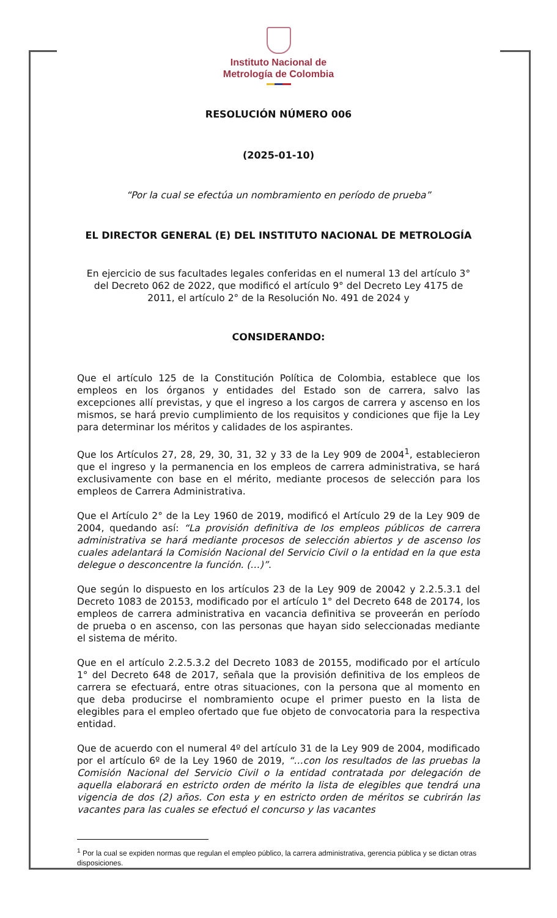Instituto Nacional de
Metrología de Colombia
RESOLUCIÓN NÚMERO 006
(2025-01-10)
“Por la cual se efectúa un nombramiento en período de prueba”
EL DIRECTOR GENERAL (E) DEL INSTITUTO NACIONAL DE METROLOGÍA
En ejercicio de sus facultades legales conferidas en el numeral 13 del artículo 3° del Decreto 062 de 2022, que modificó el artículo 9° del Decreto Ley 4175 de 2011, el artículo 2° de la Resolución No. 491 de 2024 y
CONSIDERANDO:
Que el artículo 125 de la Constitución Política de Colombia, establece que los empleos en los órganos y entidades del Estado son de carrera, salvo las excepciones allí previstas, y que el ingreso a los cargos de carrera y ascenso en los mismos, se hará previo cumplimiento de los requisitos y condiciones que fije la Ley para determinar los méritos y calidades de los aspirantes.
Que los Artículos 27, 28, 29, 30, 31, 32 y 33 de la Ley 909 de 2004<sup>1</sup>, establecieron que el ingreso y la permanencia en los empleos de carrera administrativa, se hará exclusivamente con base en el mérito, mediante procesos de selección para los empleos de Carrera Administrativa.
Que el Artículo 2° de la Ley 1960 de 2019, modificó el Artículo 29 de la Ley 909 de 2004, quedando así: “La provisión definitiva de los empleos públicos de carrera administrativa se hará mediante procesos de selección abiertos y de ascenso los cuales adelantará la Comisión Nacional del Servicio Civil o la entidad en la que esta delegue o desconcentre la función. (…)”.
Que según lo dispuesto en los artículos 23 de la Ley 909 de 20042 y 2.2.5.3.1 del Decreto 1083 de 20153, modificado por el artículo 1° del Decreto 648 de 20174, los empleos de carrera administrativa en vacancia definitiva se proveerán en período de prueba o en ascenso, con las personas que hayan sido seleccionadas mediante el sistema de mérito.
Que en el artículo 2.2.5.3.2 del Decreto 1083 de 20155, modificado por el artículo 1° del Decreto 648 de 2017, señala que la provisión definitiva de los empleos de carrera se efectuará, entre otras situaciones, con la persona que al momento en que deba producirse el nombramiento ocupe el primer puesto en la lista de elegibles para el empleo ofertado que fue objeto de convocatoria para la respectiva entidad.
Que de acuerdo con el numeral 4º del artículo 31 de la Ley 909 de 2004, modificado por el artículo 6º de la Ley 1960 de 2019, “…con los resultados de las pruebas la Comisión Nacional del Servicio Civil o la entidad contratada por delegación de aquella elaborará en estricto orden de mérito la lista de elegibles que tendrá una vigencia de dos (2) años. Con esta y en estricto orden de méritos se cubrirán las vacantes para las cuales se efectuó el concurso y las vacantes
<sup>1</sup> Por la cual se expiden normas que regulan el empleo público, la carrera administrativa, gerencia pública y se dictan otras disposiciones.